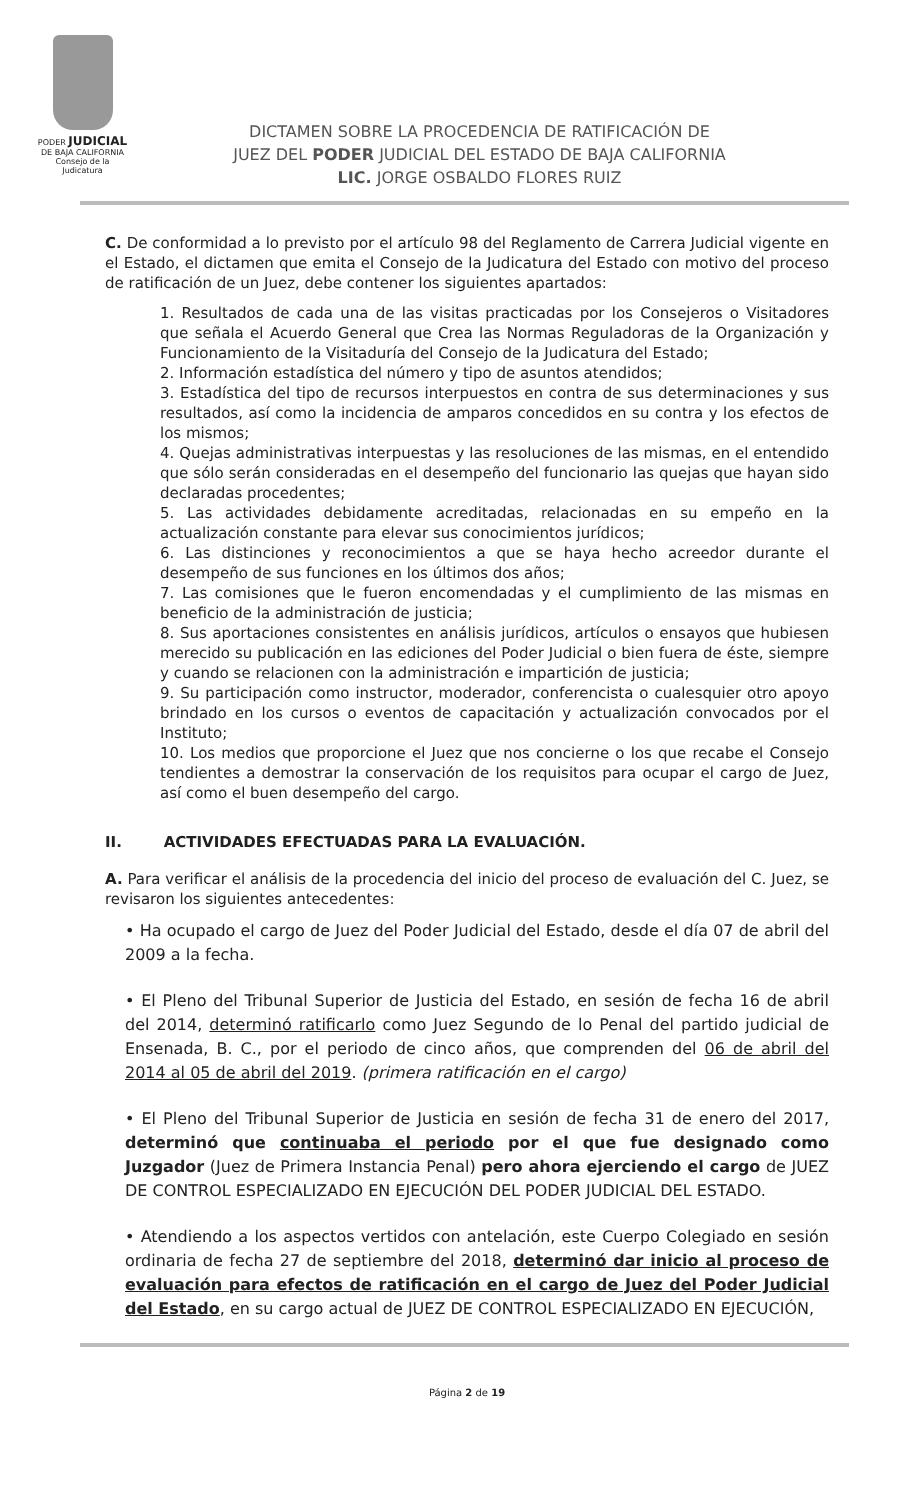PODER JUDICIAL
DE BAJA CALIFORNIA
Consejo de la Judicatura
DICTAMEN SOBRE LA PROCEDENCIA DE RATIFICACIÓN DE
JUEZ DEL PODER JUDICIAL DEL ESTADO DE BAJA CALIFORNIA
LIC. JORGE OSBALDO FLORES RUIZ
C. De conformidad a lo previsto por el artículo 98 del Reglamento de Carrera Judicial vigente en el Estado, el dictamen que emita el Consejo de la Judicatura del Estado con motivo del proceso de ratificación de un Juez, debe contener los siguientes apartados:
1. Resultados de cada una de las visitas practicadas por los Consejeros o Visitadores que señala el Acuerdo General que Crea las Normas Reguladoras de la Organización y Funcionamiento de la Visitaduría del Consejo de la Judicatura del Estado;
2. Información estadística del número y tipo de asuntos atendidos;
3. Estadística del tipo de recursos interpuestos en contra de sus determinaciones y sus resultados, así como la incidencia de amparos concedidos en su contra y los efectos de los mismos;
4. Quejas administrativas interpuestas y las resoluciones de las mismas, en el entendido que sólo serán consideradas en el desempeño del funcionario las quejas que hayan sido declaradas procedentes;
5. Las actividades debidamente acreditadas, relacionadas en su empeño en la actualización constante para elevar sus conocimientos jurídicos;
6. Las distinciones y reconocimientos a que se haya hecho acreedor durante el desempeño de sus funciones en los últimos dos años;
7. Las comisiones que le fueron encomendadas y el cumplimiento de las mismas en beneficio de la administración de justicia;
8. Sus aportaciones consistentes en análisis jurídicos, artículos o ensayos que hubiesen merecido su publicación en las ediciones del Poder Judicial o bien fuera de éste, siempre y cuando se relacionen con la administración e impartición de justicia;
9. Su participación como instructor, moderador, conferencista o cualesquier otro apoyo brindado en los cursos o eventos de capacitación y actualización convocados por el Instituto;
10. Los medios que proporcione el Juez que nos concierne o los que recabe el Consejo tendientes a demostrar la conservación de los requisitos para ocupar el cargo de Juez, así como el buen desempeño del cargo.
II. ACTIVIDADES EFECTUADAS PARA LA EVALUACIÓN.
A. Para verificar el análisis de la procedencia del inicio del proceso de evaluación del C. Juez, se revisaron los siguientes antecedentes:
• Ha ocupado el cargo de Juez del Poder Judicial del Estado, desde el día 07 de abril del 2009 a la fecha.
• El Pleno del Tribunal Superior de Justicia del Estado, en sesión de fecha 16 de abril del 2014, determinó ratificarlo como Juez Segundo de lo Penal del partido judicial de Ensenada, B. C., por el periodo de cinco años, que comprenden del 06 de abril del 2014 al 05 de abril del 2019. (primera ratificación en el cargo)
• El Pleno del Tribunal Superior de Justicia en sesión de fecha 31 de enero del 2017, determinó que continuaba el periodo por el que fue designado como Juzgador (Juez de Primera Instancia Penal) pero ahora ejerciendo el cargo de JUEZ DE CONTROL ESPECIALIZADO EN EJECUCIÓN DEL PODER JUDICIAL DEL ESTADO.
• Atendiendo a los aspectos vertidos con antelación, este Cuerpo Colegiado en sesión ordinaria de fecha 27 de septiembre del 2018, determinó dar inicio al proceso de evaluación para efectos de ratificación en el cargo de Juez del Poder Judicial del Estado, en su cargo actual de JUEZ DE CONTROL ESPECIALIZADO EN EJECUCIÓN,
Página 2 de 19